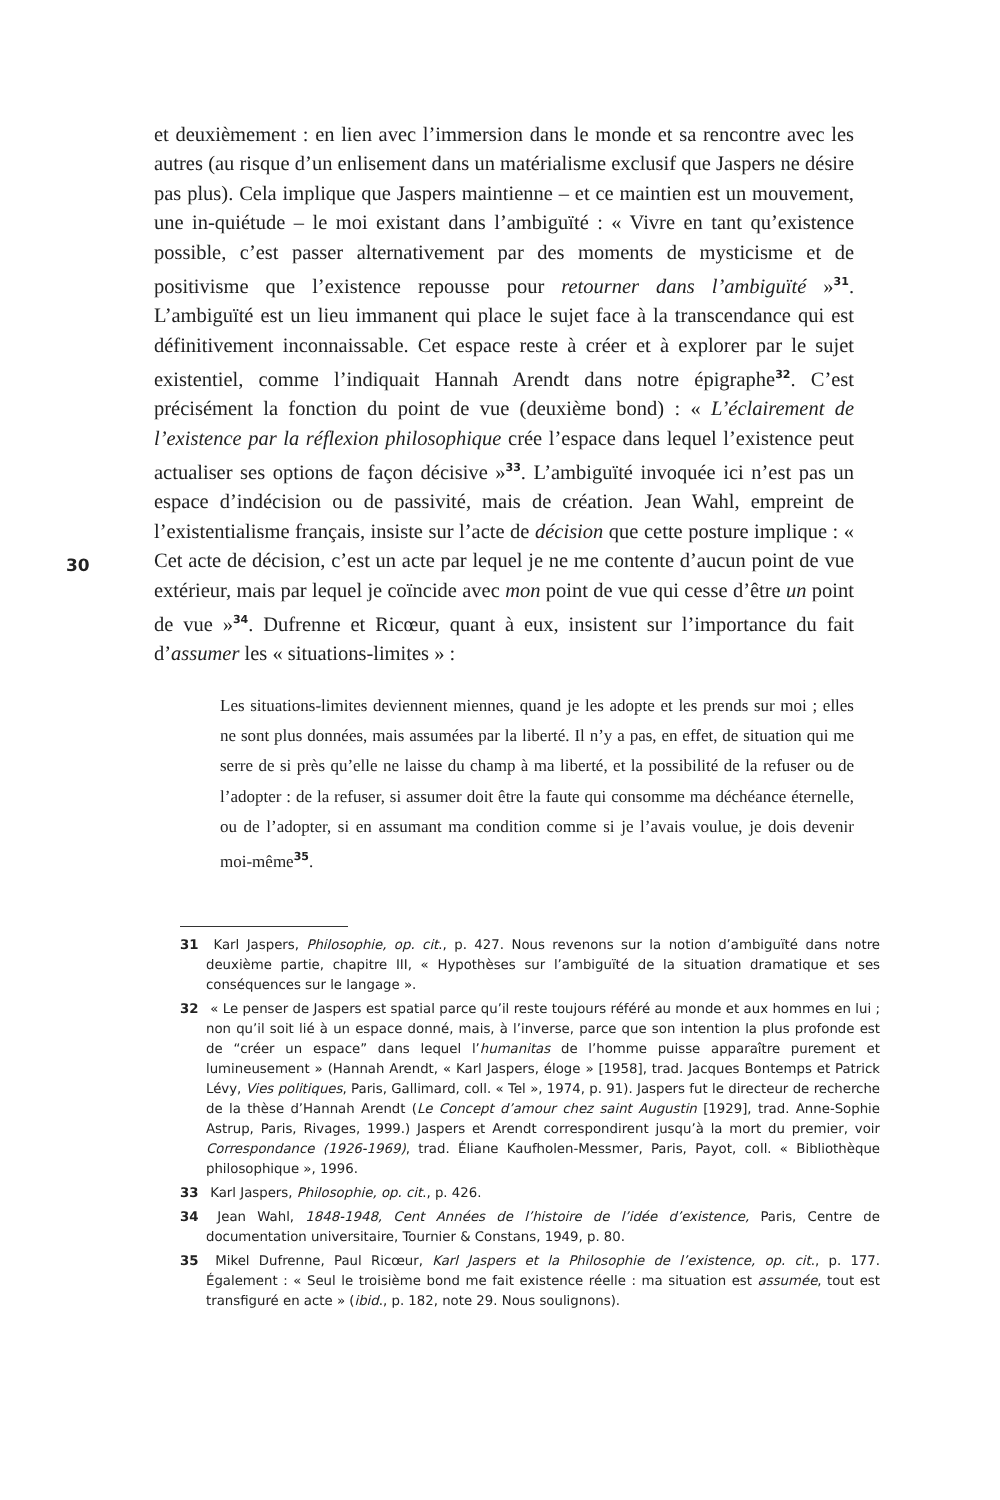30
et deuxièmement : en lien avec l’immersion dans le monde et sa rencontre avec les autres (au risque d’un enlisement dans un matérialisme exclusif que Jaspers ne désire pas plus). Cela implique que Jaspers maintienne – et ce maintien est un mouvement, une in-quiétude – le moi existant dans l’ambiguïté : « Vivre en tant qu’existence possible, c’est passer alternativement par des moments de mysticisme et de positivisme que l’existence repousse pour retourner dans l’ambiguïté »<sup>31</sup>. L’ambiguïté est un lieu immanent qui place le sujet face à la transcendance qui est définitivement inconnaissable. Cet espace reste à créer et à explorer par le sujet existentiel, comme l’indiquait Hannah Arendt dans notre épigraphe<sup>32</sup>. C’est précisément la fonction du point de vue (deuxième bond) : « L’éclairement de l’existence par la réflexion philosophique crée l’espace dans lequel l’existence peut actualiser ses options de façon décisive »<sup>33</sup>. L’ambiguïté invoquée ici n’est pas un espace d’indécision ou de passivité, mais de création. Jean Wahl, empreint de l’existentialisme français, insiste sur l’acte de décision que cette posture implique : « Cet acte de décision, c’est un acte par lequel je ne me contente d’aucun point de vue extérieur, mais par lequel je coïncide avec mon point de vue qui cesse d’être un point de vue »<sup>34</sup>. Dufrenne et Ricœur, quant à eux, insistent sur l’importance du fait d’assumer les « situations-limites » :
Les situations-limites deviennent miennes, quand je les adopte et les prends sur moi ; elles ne sont plus données, mais assumées par la liberté. Il n’y a pas, en effet, de situation qui me serre de si près qu’elle ne laisse du champ à ma liberté, et la possibilité de la refuser ou de l’adopter : de la refuser, si assumer doit être la faute qui consomme ma déchéance éternelle, ou de l’adopter, si en assumant ma condition comme si je l’avais voulue, je dois devenir moi-même<sup>35</sup>.
31 Karl Jaspers, Philosophie, op. cit., p. 427. Nous revenons sur la notion d’ambiguïté dans notre deuxième partie, chapitre III, « Hypothèses sur l’ambiguïté de la situation dramatique et ses conséquences sur le langage ».
32 « Le penser de Jaspers est spatial parce qu’il reste toujours référé au monde et aux hommes en lui ; non qu’il soit lié à un espace donné, mais, à l’inverse, parce que son intention la plus profonde est de “créer un espace” dans lequel l’humanitas de l’homme puisse apparaître purement et lumineusement » (Hannah Arendt, « Karl Jaspers, éloge » [1958], trad. Jacques Bontemps et Patrick Lévy, Vies politiques, Paris, Gallimard, coll. « Tel », 1974, p. 91). Jaspers fut le directeur de recherche de la thèse d’Hannah Arendt (Le Concept d’amour chez saint Augustin [1929], trad. Anne-Sophie Astrup, Paris, Rivages, 1999.) Jaspers et Arendt correspondirent jusqu’à la mort du premier, voir Correspondance (1926-1969), trad. Éliane Kaufholen-Messmer, Paris, Payot, coll. « Bibliothèque philosophique », 1996.
33 Karl Jaspers, Philosophie, op. cit., p. 426.
34 Jean Wahl, 1848-1948, Cent Années de l’histoire de l’idée d’existence, Paris, Centre de documentation universitaire, Tournier & Constans, 1949, p. 80.
35 Mikel Dufrenne, Paul Ricœur, Karl Jaspers et la Philosophie de l’existence, op. cit., p. 177. Également : « Seul le troisième bond me fait existence réelle : ma situation est assumée, tout est transfiguré en acte » (ibid., p. 182, note 29. Nous soulignons).